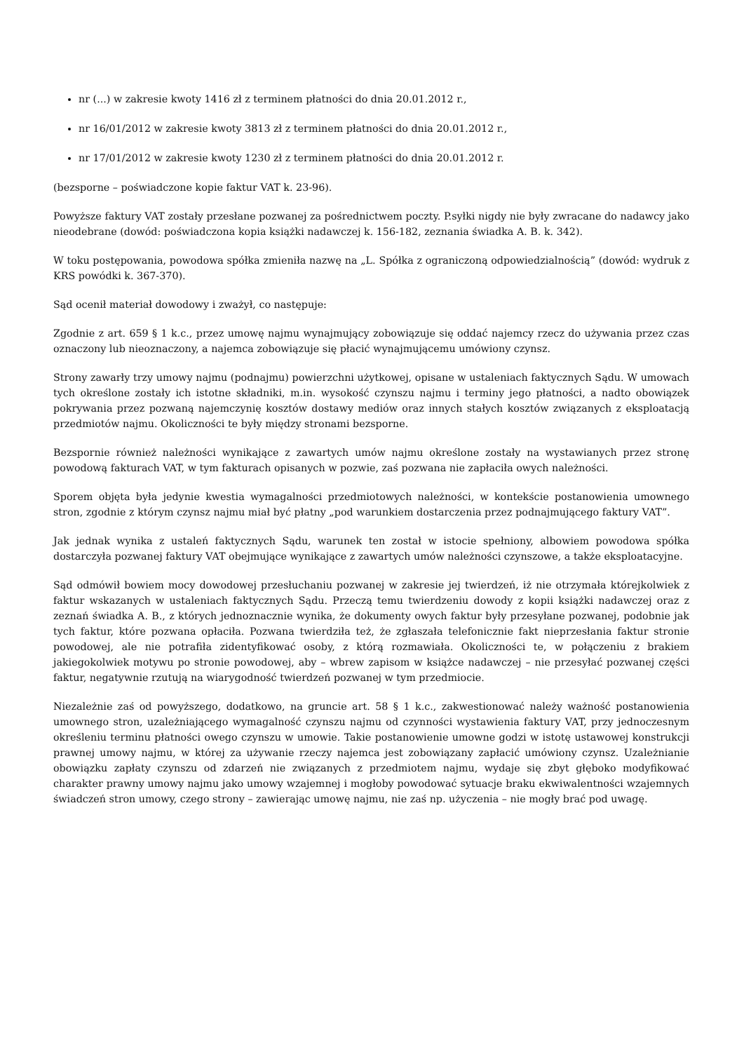nr (...) w zakresie kwoty 1416 zł z terminem płatności do dnia 20.01.2012 r.,
nr 16/01/2012 w zakresie kwoty 3813 zł z terminem płatności do dnia 20.01.2012 r.,
nr 17/01/2012 w zakresie kwoty 1230 zł z terminem płatności do dnia 20.01.2012 r.
(bezsporne – poświadczone kopie faktur VAT k. 23-96).
Powyższe faktury VAT zostały przesłane pozwanej za pośrednictwem poczty. P.syłki nigdy nie były zwracane do nadawcy jako nieodebrane (dowód: poświadczona kopia książki nadawczej k. 156-182, zeznania świadka A. B. k. 342).
W toku postępowania, powodowa spółka zmieniła nazwę na „L. Spółka z ograniczoną odpowiedzialnością” (dowód: wydruk z KRS powódki k. 367-370).
Sąd ocenił materiał dowodowy i zważył, co następuje:
Zgodnie z art. 659 § 1 k.c., przez umowę najmu wynajmujący zobowiązuje się oddać najemcy rzecz do używania przez czas oznaczony lub nieoznaczony, a najemca zobowiązuje się płacić wynajmującemu umówiony czynsz.
Strony zawarły trzy umowy najmu (podnajmu) powierzchni użytkowej, opisane w ustaleniach faktycznych Sądu. W umowach tych określone zostały ich istotne składniki, m.in. wysokość czynszu najmu i terminy jego płatności, a nadto obowiązek pokrywania przez pozwaną najemczynię kosztów dostawy mediów oraz innych stałych kosztów związanych z eksploatacją przedmiotów najmu. Okoliczności te były między stronami bezsporne.
Bezspornie również należności wynikające z zawartych umów najmu określone zostały na wystawianych przez stronę powodową fakturach VAT, w tym fakturach opisanych w pozwie, zaś pozwana nie zapłaciła owych należności.
Sporem objęta była jedynie kwestia wymagalności przedmiotowych należności, w kontekście postanowienia umownego stron, zgodnie z którym czynsz najmu miał być płatny „pod warunkiem dostarczenia przez podnajmującego faktury VAT”.
Jak jednak wynika z ustaleń faktycznych Sądu, warunek ten został w istocie spełniony, albowiem powodowa spółka dostarczyła pozwanej faktury VAT obejmujące wynikające z zawartych umów należności czynszowe, a także eksploatacyjne.
Sąd odmówił bowiem mocy dowodowej przesłuchaniu pozwanej w zakresie jej twierdzeń, iż nie otrzymała którejkolwiek z faktur wskazanych w ustaleniach faktycznych Sądu. Przeczą temu twierdzeniu dowody z kopii książki nadawczej oraz z zeznań świadka A. B., z których jednoznacznie wynika, że dokumenty owych faktur były przesyłane pozwanej, podobnie jak tych faktur, które pozwana opłaciła. Pozwana twierdziła też, że zgłaszała telefonicznie fakt nieprzesłania faktur stronie powodowej, ale nie potrafiła zidentyfikować osoby, z którą rozmawiała. Okoliczności te, w połączeniu z brakiem jakiegokolwiek motywu po stronie powodowej, aby – wbrew zapisom w książce nadawczej – nie przesyłać pozwanej części faktur, negatywnie rzutują na wiarygodność twierdzeń pozwanej w tym przedmiocie.
Niezależnie zaś od powyższego, dodatkowo, na gruncie art. 58 § 1 k.c., zakwestionować należy ważność postanowienia umownego stron, uzależniającego wymagalność czynszu najmu od czynności wystawienia faktury VAT, przy jednoczesnym określeniu terminu płatności owego czynszu w umowie. Takie postanowienie umowne godzi w istotę ustawowej konstrukcji prawnej umowy najmu, w której za używanie rzeczy najemca jest zobowiązany zapłacić umówiony czynsz. Uzależnianie obowiązku zapłaty czynszu od zdarzeń nie związanych z przedmiotem najmu, wydaje się zbyt głęboko modyfikować charakter prawny umowy najmu jako umowy wzajemnej i mogłoby powodować sytuacje braku ekwiwalentności wzajemnych świadczeń stron umowy, czego strony – zawierając umowę najmu, nie zaś np. użyczenia – nie mogły brać pod uwagę.